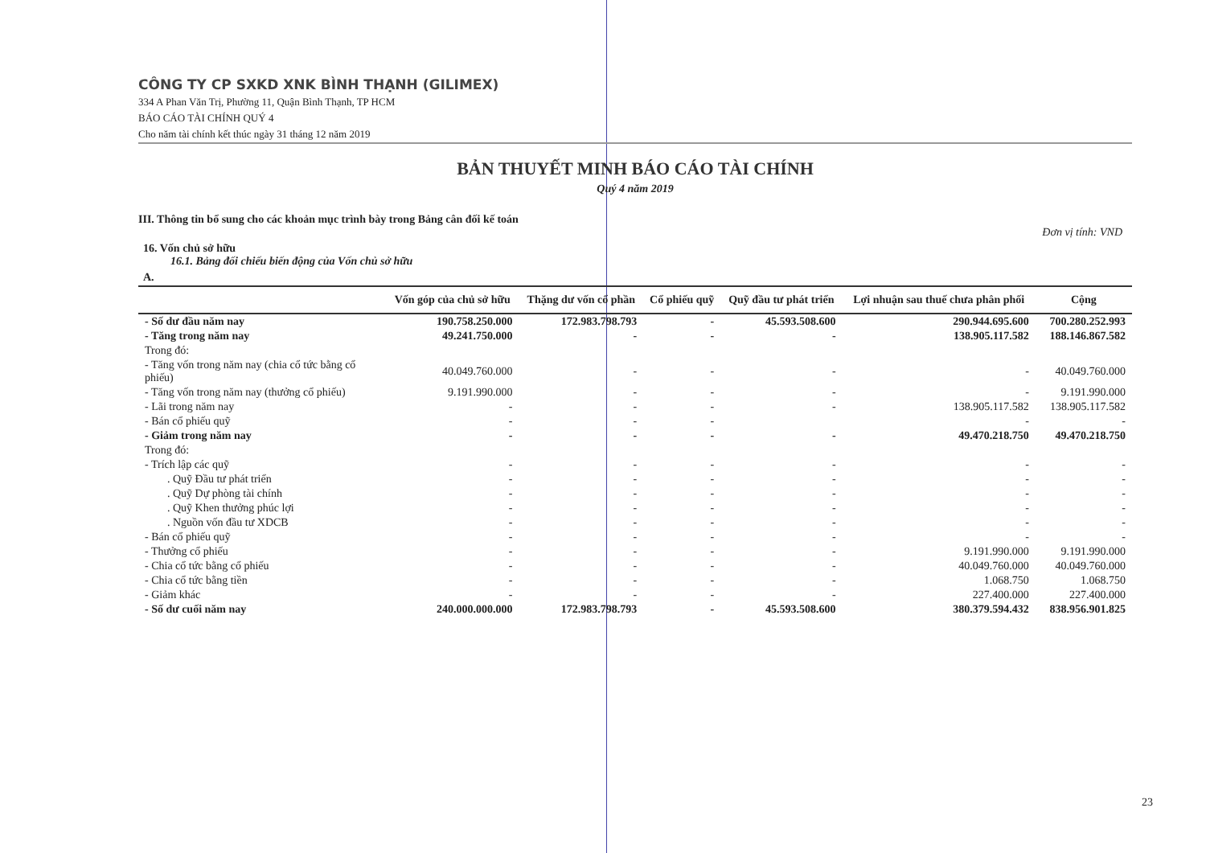CÔNG TY CP SXKD XNK BÌNH THẠNH (GILIMEX)
334 A Phan Văn Trị, Phường 11, Quận Bình Thạnh, TP HCM
BÁO CÁO TÀI CHÍNH QUÝ 4
Cho năm tài chính kết thúc ngày 31 tháng 12 năm 2019
BẢN THUYẾT MINH BÁO CÁO TÀI CHÍNH
Quý 4 năm 2019
III. Thông tin bổ sung cho các khoản mục trình bày trong Bảng cân đối kế toán
Đơn vị tính: VND
16. Vốn chủ sở hữu
16.1. Bảng đối chiếu biến động của Vốn chủ sở hữu
A.
| | Vốn góp của chủ sở hữu | Thặng dư vốn cổ phần | Cổ phiếu quỹ | Quỹ đầu tư phát triển | Lợi nhuận sau thuế chưa phân phối | Cộng |
| --- | --- | --- | --- | --- | --- | --- |
| - Số dư đầu năm nay | 190.758.250.000 | 172.983.798.793 | - | 45.593.508.600 | 290.944.695.600 | 700.280.252.993 |
| - Tăng trong năm nay | 49.241.750.000 | - | - | - | 138.905.117.582 | 188.146.867.582 |
| Trong đó: | | | | | | |
| - Tăng vốn trong năm nay (chia cổ tức bằng cổ phiếu) | 40.049.760.000 | - | - | - | - | 40.049.760.000 |
| - Tăng vốn trong năm nay (thưởng cổ phiếu) | 9.191.990.000 | - | - | - | - | 9.191.990.000 |
| - Lãi trong năm nay | - | - | - | - | 138.905.117.582 | 138.905.117.582 |
| - Bán cổ phiếu quỹ | - | - | - | | - | - |
| - Giảm trong năm nay | - | - | - | - | 49.470.218.750 | 49.470.218.750 |
| Trong đó: | | | | | | |
| - Trích lập các quỹ | - | - | - | - | - | - |
| . Quỹ Đầu tư phát triển | - | - | - | - | - | - |
| . Quỹ Dự phòng tài chính | - | - | - | - | - | - |
| . Quỹ Khen thưởng phúc lợi | - | - | - | - | - | - |
| . Nguồn vốn đầu tư XDCB | - | - | - | - | - | - |
| - Bán cổ phiếu quỹ | - | - | - | - | - | - |
| - Thưởng cổ phiếu | - | - | - | - | 9.191.990.000 | 9.191.990.000 |
| - Chia cổ tức bằng cổ phiếu | - | - | - | - | 40.049.760.000 | 40.049.760.000 |
| - Chia cổ tức bằng tiền | - | - | - | - | 1.068.750 | 1.068.750 |
| - Giảm khác | - | - | - | - | 227.400.000 | 227.400.000 |
| - Số dư cuối năm nay | 240.000.000.000 | 172.983.798.793 | - | 45.593.508.600 | 380.379.594.432 | 838.956.901.825 |
23